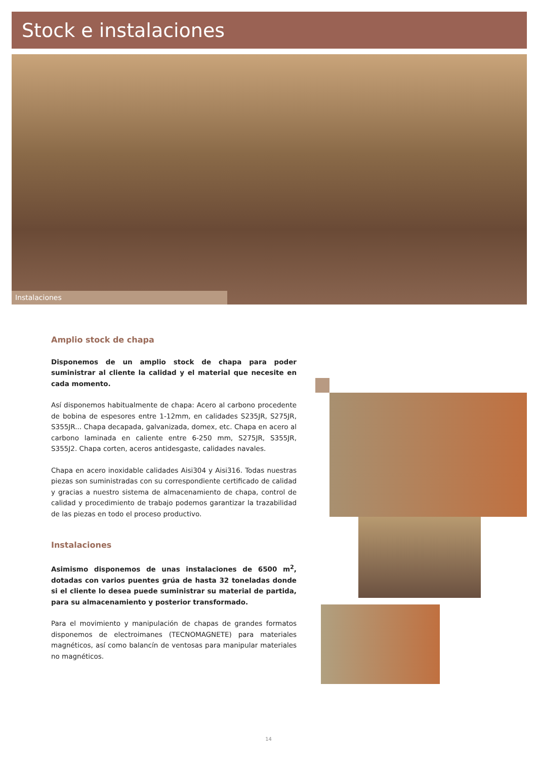Stock e instalaciones
Instalaciones
Amplio stock de chapa
Disponemos de un amplio stock de chapa para poder suministrar al cliente la calidad y el material que necesite en cada momento.
Así disponemos habitualmente de chapa: Acero al carbono procedente de bobina de espesores entre 1-12mm, en calidades S235JR, S275JR, S355JR... Chapa decapada, galvanizada, domex, etc. Chapa en acero al carbono laminada en caliente entre 6-250 mm, S275JR, S355JR, S355J2. Chapa corten, aceros antidesgaste, calidades navales.
Chapa en acero inoxidable calidades Aisi304 y Aisi316. Todas nuestras piezas son suministradas con su correspondiente certificado de calidad y gracias a nuestro sistema de almacenamiento de chapa, control de calidad y procedimiento de trabajo podemos garantizar la trazabilidad de las piezas en todo el proceso productivo.
Instalaciones
Asimismo disponemos de unas instalaciones de 6500 m<sup>2</sup>, dotadas con varios puentes grúa de hasta 32 toneladas donde si el cliente lo desea puede suministrar su material de partida, para su almacenamiento y posterior transformado.
Para el movimiento y manipulación de chapas de grandes formatos disponemos de electroimanes (TECNOMAGNETE) para materiales magnéticos, así como balancín de ventosas para manipular materiales no magnéticos.
14